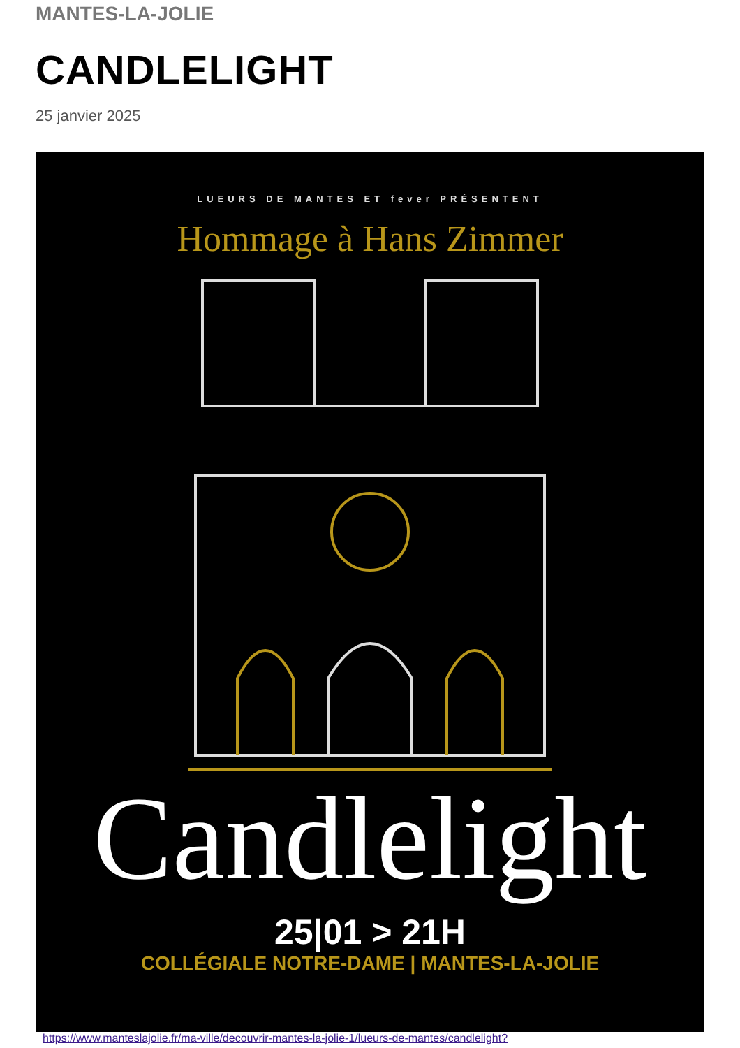MANTES-LA-JOLIE
CANDLELIGHT
25 janvier 2025
LUEURS DE MANTES ET fever PRÉSENTENT
Hommage à Hans Zimmer
Candlelight
25|01 > 21H
COLLÉGIALE NOTRE-DAME | MANTES-LA-JOLIE
https://www.manteslajolie.fr/ma-ville/decouvrir-mantes-la-jolie-1/lueurs-de-mantes/candlelight?